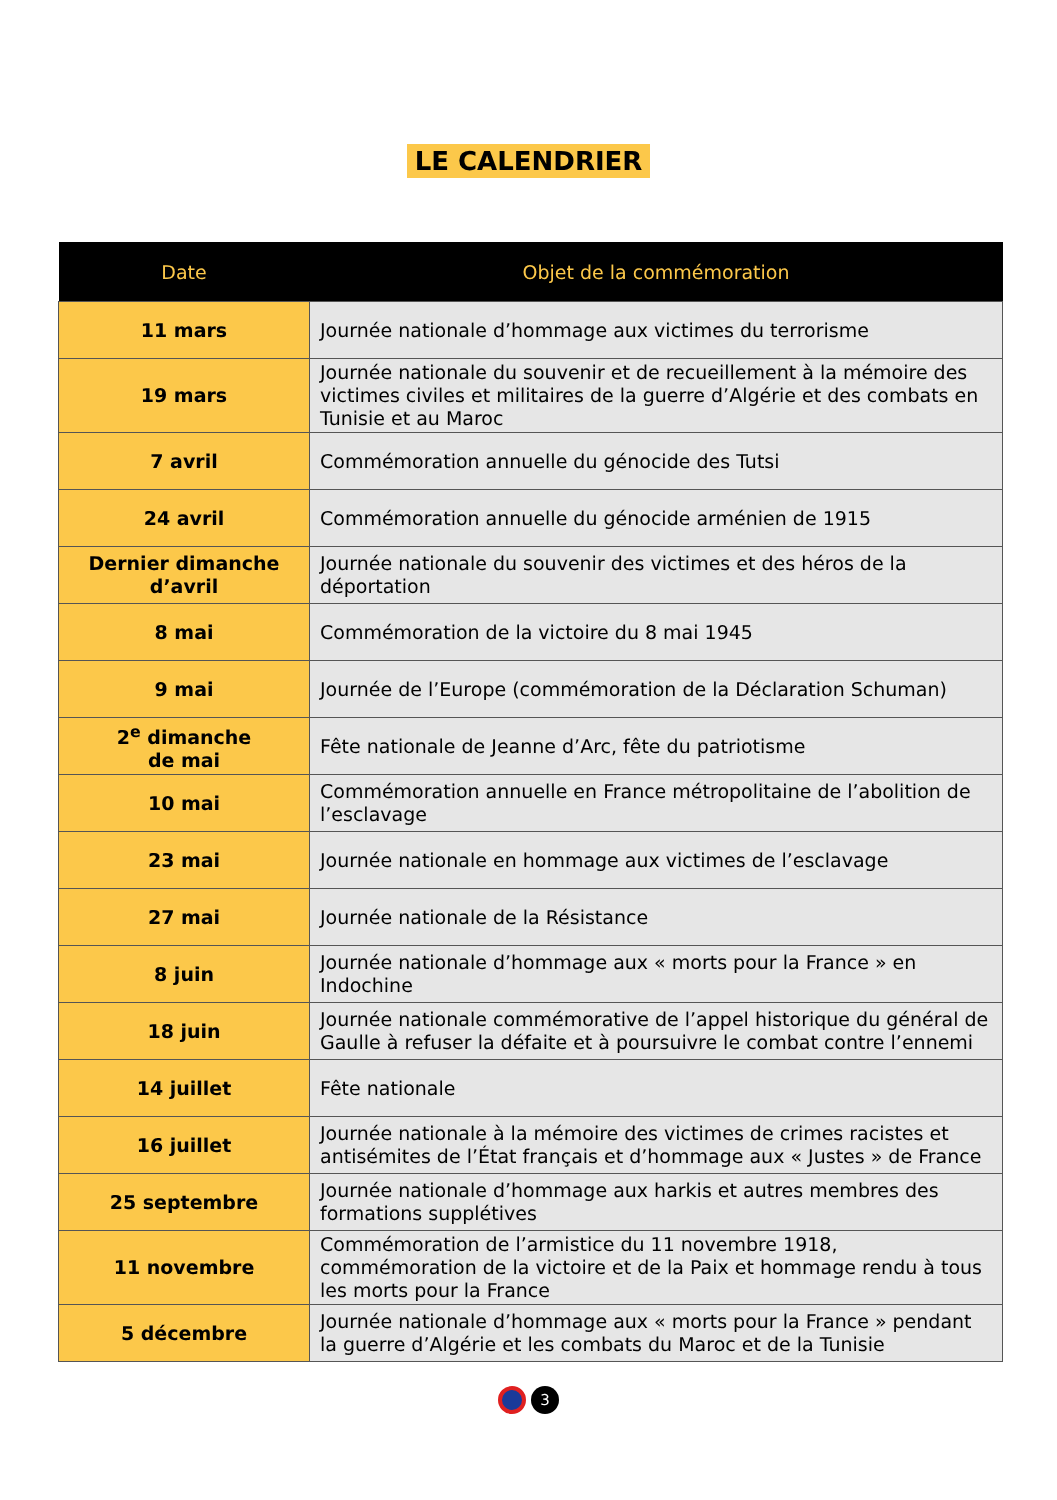LE CALENDRIER
| Date | Objet de la commémoration |
| --- | --- |
| 11 mars | Journée nationale d’hommage aux victimes du terrorisme |
| 19 mars | Journée nationale du souvenir et de recueillement à la mémoire des victimes civiles et militaires de la guerre d’Algérie et des combats en Tunisie et au Maroc |
| 7 avril | Commémoration annuelle du génocide des Tutsi |
| 24 avril | Commémoration annuelle du génocide arménien de 1915 |
| Dernier dimanche d’avril | Journée nationale du souvenir des victimes et des héros de la déportation |
| 8 mai | Commémoration de la victoire du 8 mai 1945 |
| 9 mai | Journée de l’Europe (commémoration de la Déclaration Schuman) |
| 2<sup>e</sup> dimanche de mai | Fête nationale de Jeanne d’Arc, fête du patriotisme |
| 10 mai | Commémoration annuelle en France métropolitaine de l’abolition de l’esclavage |
| 23 mai | Journée nationale en hommage aux victimes de l’esclavage |
| 27 mai | Journée nationale de la Résistance |
| 8 juin | Journée nationale d’hommage aux « morts pour la France » en Indochine |
| 18 juin | Journée nationale commémorative de l’appel historique du général de Gaulle à refuser la défaite et à poursuivre le combat contre l’ennemi |
| 14 juillet | Fête nationale |
| 16 juillet | Journée nationale à la mémoire des victimes de crimes racistes et antisémites de l’État français et d’hommage aux « Justes » de France |
| 25 septembre | Journée nationale d’hommage aux harkis et autres membres des formations supplétives |
| 11 novembre | Commémoration de l’armistice du 11 novembre 1918, commémoration de la victoire et de la Paix et hommage rendu à tous les morts pour la France |
| 5 décembre | Journée nationale d’hommage aux « morts pour la France » pendant la guerre d’Algérie et les combats du Maroc et de la Tunisie |
3